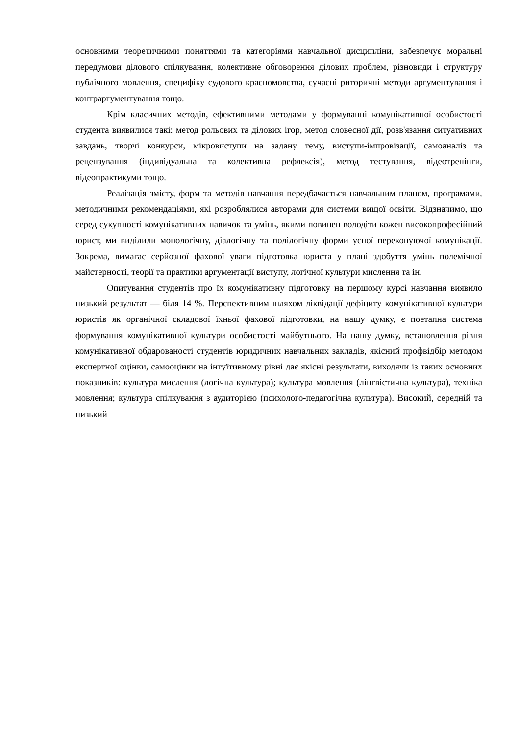основними теоретичними поняттями та категоріями навчальної дисципліни, забезпечує моральні передумови ділового спілкування, колективне обговорення ділових проблем, різновиди і структуру публічного мовлення, специфіку судового красномовства, сучасні риторичні методи аргументування і контраргументування тощо.
Крім класичних методів, ефективними методами у формуванні комунікативної особистості студента виявилися такі: метод рольових та ділових ігор, метод словесної дії, розв'язання ситуативних завдань, творчі конкурси, мікровиступи на задану тему, виступи-імпровізації, самоаналіз та рецензування (індивідуальна та колективна рефлексія), метод тестування, відеотренінги, відеопрактикуми тощо.
Реалізація змісту, форм та методів навчання передбачається навчальним планом, програмами, методичними рекомендаціями, які розроблялися авторами для системи вищої освіти. Відзначимо, що серед сукупності комунікативних навичок та умінь, якими повинен володіти кожен високопрофесійний юрист, ми виділили монологічну, діалогічну та полілогічну форми усної переконуючої комунікації. Зокрема, вимагає серйозної фахової уваги підготовка юриста у плані здобуття умінь полемічної майстерності, теорії та практики аргументації виступу, логічної культури мислення та ін.
Опитування студентів про їх комунікативну підготовку на першому курсі навчання виявило низький результат — біля 14 %. Перспективним шляхом ліквідації дефіциту комунікативної культури юристів як органічної складової їхньої фахової підготовки, на нашу думку, є поетапна система формування комунікативної культури особистості майбутнього. На нашу думку, встановлення рівня комунікативної обдарованості студентів юридичних навчальних закладів, якісний профвідбір методом експертної оцінки, самооцінки на інтуїтивному рівні дає якісні результати, виходячи із таких основних показників: культура мислення (логічна культура); культура мовлення (лінгвістична культура), техніка мовлення; культура спілкування з аудиторією (психолого-педагогічна культура). Високий, середній та низький